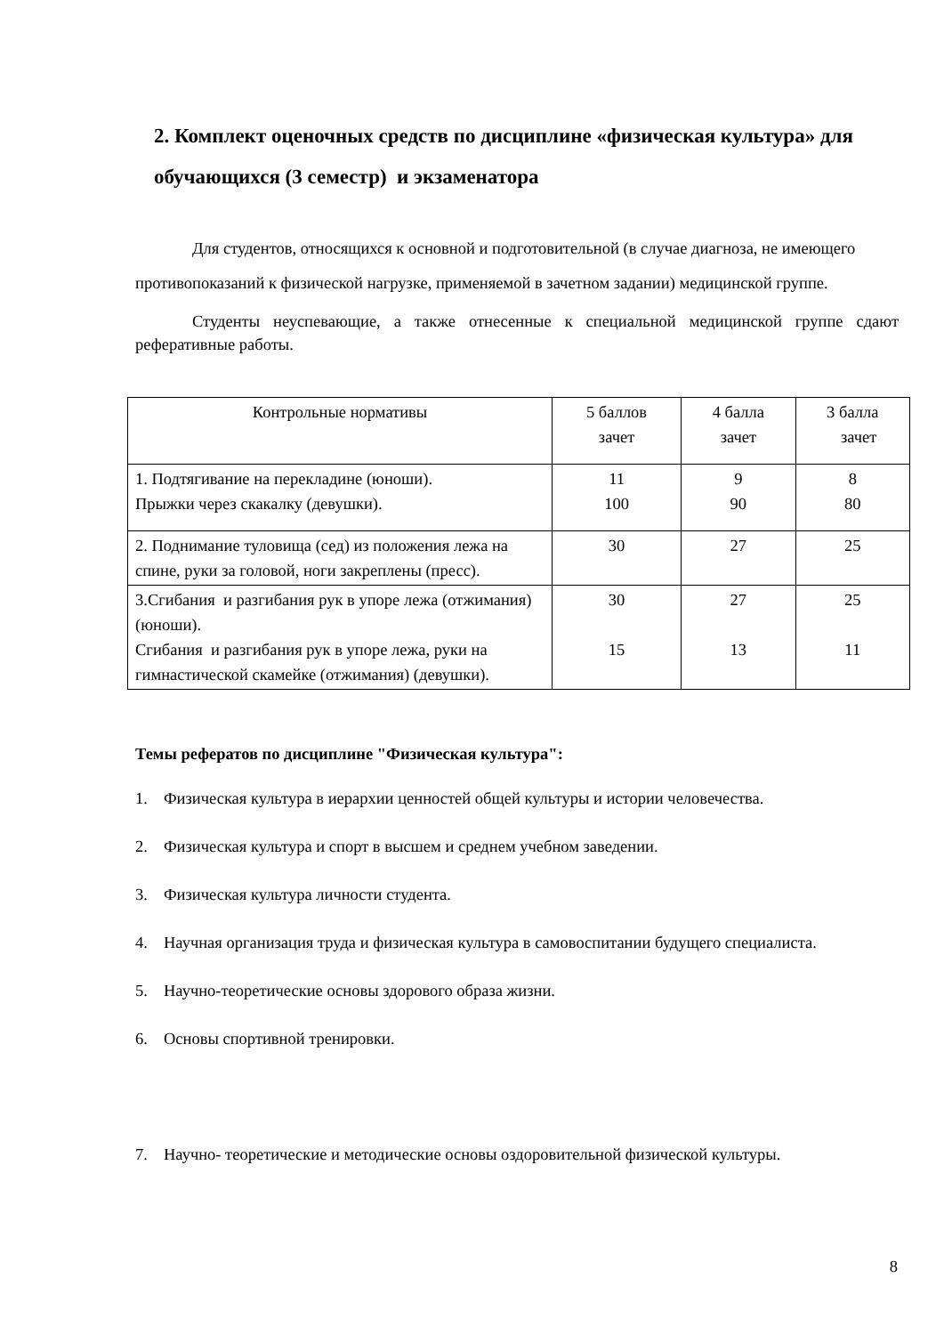2. Комплект оценочных средств по дисциплине «физическая культура» для обучающихся (3 семестр) и экзаменатора
Для студентов, относящихся к основной и подготовительной (в случае диагноза, не имеющего противопоказаний к физической нагрузке, применяемой в зачетном задании) медицинской группе.
Студенты неуспевающие, а также отнесенные к специальной медицинской группе сдают реферативные работы.
| Контрольные нормативы | 5 баллов зачет | 4 балла зачет | 3 балла зачет |
| 1. Подтягивание на перекладине (юноши). Прыжки через скакалку (девушки). | 11 100 | 9 90 | 8 80 |
| 2. Поднимание туловища (сед) из положения лежа на спине, руки за головой, ноги закреплены (пресс). | 30 | 27 | 25 |
| 3.Сгибания и разгибания рук в упоре лежа (отжимания) (юноши). Сгибания и разгибания рук в упоре лежа, руки на гимнастической скамейке (отжимания) (девушки). | 30 15 | 27 13 | 25 11 |
Темы рефератов по дисциплине "Физическая культура":
1. Физическая культура в иерархии ценностей общей культуры и истории человечества.
2. Физическая культура и спорт в высшем и среднем учебном заведении.
3. Физическая культура личности студента.
4. Научная организация труда и физическая культура в самовоспитании будущего специалиста.
5. Научно-теоретические основы здорового образа жизни.
6. Основы спортивной тренировки.
7. Научно- теоретические и методические основы оздоровительной физической культуры.
8